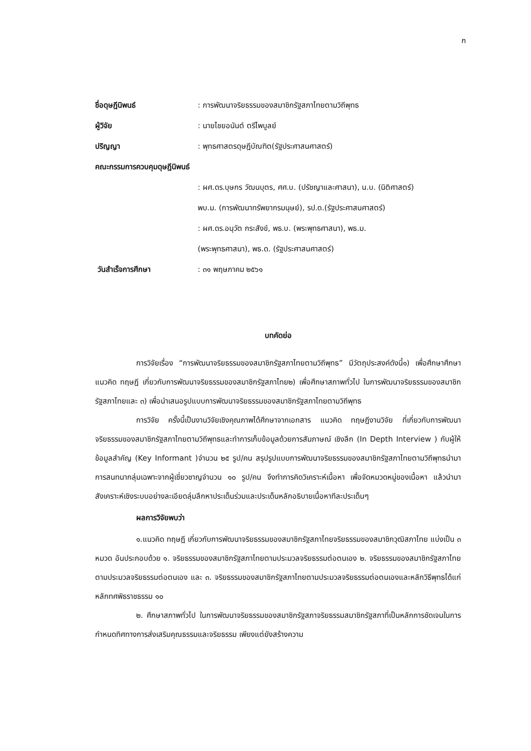ก
ชื่อดุษฎีนิพนธ์ : การพัฒนาจริยธรรมของสมาชิกรัฐสภาไทยตามวิถีพุทธ
ผู้วิจัย : นายไชยอนันต์ ตรีไพบูลย์
ปริญญา : พุทธศาสตรดุษฎีบัณฑิต(รัฐประศาสนศาสตร์)
คณะกรรมการควบคุมดุษฎีนิพนธ์
: ผศ.ดร.บุษกร วัฒนบุตร, ศศ.บ. (ปรัชญาและศาสนา), น.บ. (นิติศาสตร์)
พบ.ม. (การพัฒนาทรัพยากรมนุษย์), รป.ด.(รัฐประศาสนศาสตร์)
: ผศ.ดร.อนุวัต กระสังข์, พธ.บ. (พระพุทธศาสนา), พธ.ม.
(พระพุทธศาสนา), พธ.ด. (รัฐประศาสนศาสตร์)
วันสำเร็จการศึกษา : ๓๑ พฤษภาคม ๒๕๖๑
บทคัดย่อ
การวิจัยเรื่อง “การพัฒนาจริยธรรมของสมาชิกรัฐสภาไทยตามวิถีพุทธ” มีวัตถุประสงค์ดังนี้๑) เพื่อศึกษาศึกษาแนวคิด ทฤษฎี เกี่ยวกับการพัฒนาจริยธรรมของสมาชิกรัฐสภาไทย๒) เพื่อศึกษาสภาพทั่วไป ในการพัฒนาจริยธรรมของสมาชิกรัฐสภาไทยและ ๓) เพื่อนำเสนอรูปแบบการพัฒนาจริยธรรมของสมาชิกรัฐสภาไทยตามวิถีพุทธ
การวิจัย ครั้งนี้เป็นงานวิจัยเชิงคุณภาพได้ศึกษาจากเอกสาร แนวคิด ทฤษฎีงานวิจัย ที่เกี่ยวกับการพัฒนาจริยธรรมของสมาชิกรัฐสภาไทยตามวิถีพุทธและทำการเก็บข้อมูลด้วยการสัมภาษณ์ เชิงลึก (In Depth Interview ) กับผู้ให้ข้อมูลสำคัญ (Key Informant )จำนวน ๒๕ รูป/คน สรุปรูปแบบการพัฒนาจริยธรรมของสมาชิกรัฐสภาไทยตามวิถีพุทธนำมาการสนทนากลุ่มเฉพาะจากผู้เชี่ยวชาญจำนวน ๑๐ รูป/คน จึงทำการคิดวิเคราะห์เนื้อหา เพื่อจัดหมวดหมู่ของเนื้อหา แล้วนำมาสังเคราะห์เชิงระบบอย่างละเอียดลุ่มลึกหาประเด็นร่วมและประเด็นหลักอธิบายเนื้อหาทีละประเด็นๆ
ผลการวิจัยพบว่า
๑.แนวคิด ทฤษฎี เกี่ยวกับการพัฒนาจริยธรรมของสมาชิกรัฐสภาไทยจริยธรรมของสมาชิกวุฒิสภาไทย แบ่งเป็น ๓ หมวด อันประกอบด้วย ๑. จริยธรรมของสมาชิกรัฐสภาไทยตามประมวลจริยธรรมต่อตนเอง ๒. จริยธรรมของสมาชิกรัฐสภาไทยตามประมวลจริยธรรมต่อตนเอง และ ๓. จริยธรรมของสมาชิกรัฐสภาไทยตามประมวลจริยธรรมต่อตนเองและหลักวิธีพุทธได้แก่หลักทศพิธราชธรรม ๑๐
๒. ศึกษาสภาพทั่วไป ในการพัฒนาจริยธรรมของสมาชิกรัฐสภาจริยธรรมสมาชิกรัฐสภาที่เป็นหลักการชัดเจนในการกำหนดทิศทางการส่งเสริมคุณธรรมและจริยธรรม เพียงแต่ยังสร้างความ